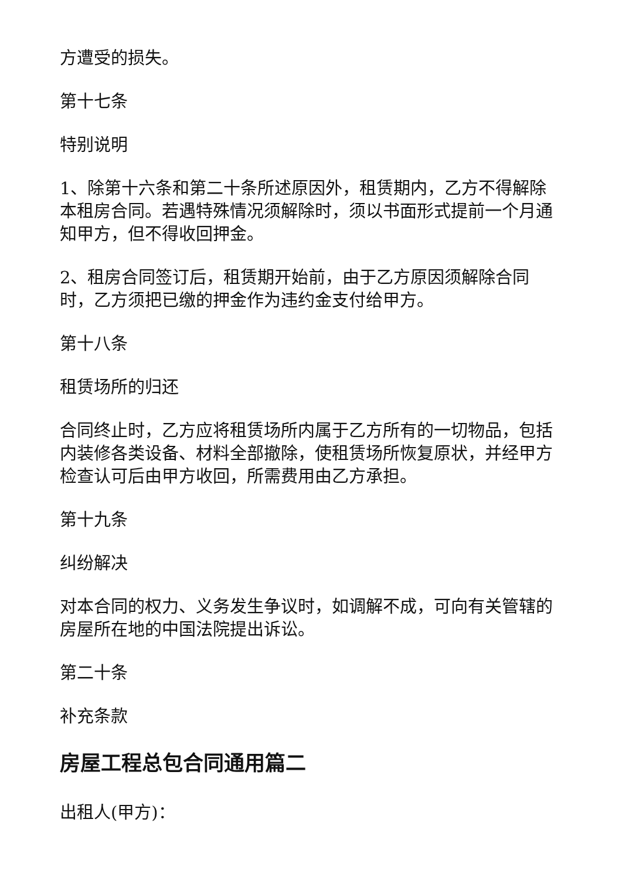方遭受的损失。
第十七条
特别说明
1、除第十六条和第二十条所述原因外，租赁期内，乙方不得解除本租房合同。若遇特殊情况须解除时，须以书面形式提前一个月通知甲方，但不得收回押金。
2、租房合同签订后，租赁期开始前，由于乙方原因须解除合同时，乙方须把已缴的押金作为违约金支付给甲方。
第十八条
租赁场所的归还
合同终止时，乙方应将租赁场所内属于乙方所有的一切物品，包括内装修各类设备、材料全部撤除，使租赁场所恢复原状，并经甲方检查认可后由甲方收回，所需费用由乙方承担。
第十九条
纠纷解决
对本合同的权力、义务发生争议时，如调解不成，可向有关管辖的房屋所在地的中国法院提出诉讼。
第二十条
补充条款
房屋工程总包合同通用篇二
出租人(甲方)：